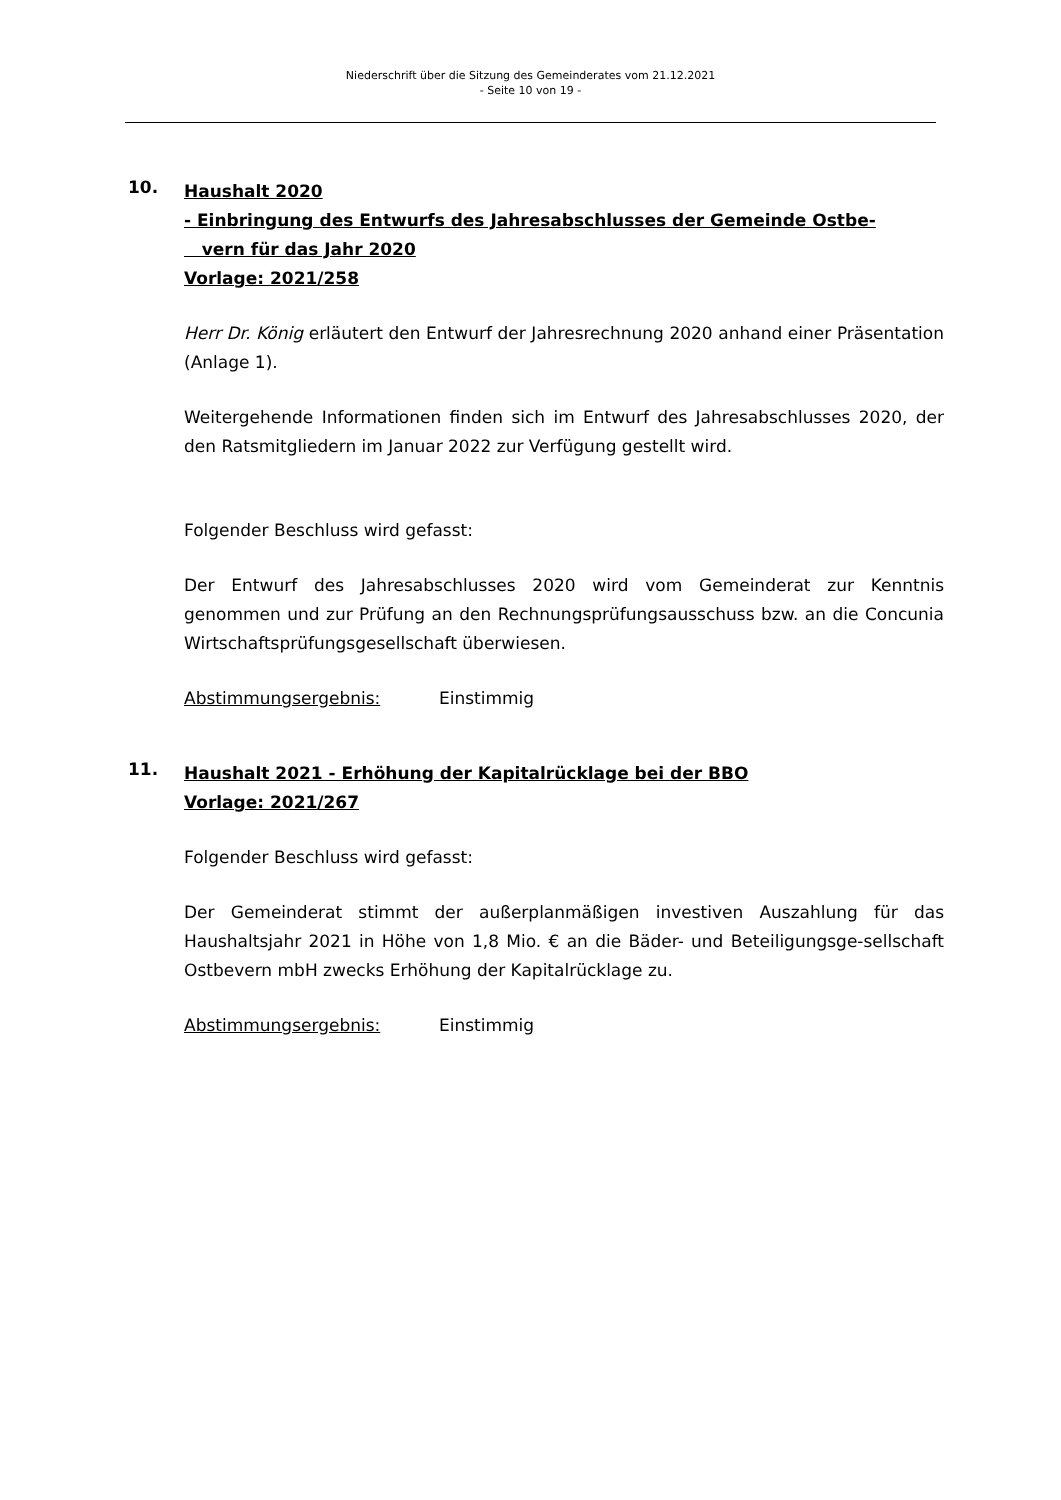Niederschrift über die Sitzung des Gemeinderates vom 21.12.2021
- Seite 10 von 19 -
10.
Haushalt 2020
- Einbringung des Entwurfs des Jahresabschlusses der Gemeinde Ostbe-
vern für das Jahr 2020
Vorlage: 2021/258
Herr Dr. König erläutert den Entwurf der Jahresrechnung 2020 anhand einer Präsentation (Anlage 1).
Weitergehende Informationen finden sich im Entwurf des Jahresabschlusses 2020, der den Ratsmitgliedern im Januar 2022 zur Verfügung gestellt wird.
Folgender Beschluss wird gefasst:
Der Entwurf des Jahresabschlusses 2020 wird vom Gemeinderat zur Kenntnis genommen und zur Prüfung an den Rechnungsprüfungsausschuss bzw. an die Concunia Wirtschaftsprüfungsgesellschaft überwiesen.
Abstimmungsergebnis: Einstimmig
11.
Haushalt 2021 - Erhöhung der Kapitalrücklage bei der BBO
Vorlage: 2021/267
Folgender Beschluss wird gefasst:
Der Gemeinderat stimmt der außerplanmäßigen investiven Auszahlung für das Haushaltsjahr 2021 in Höhe von 1,8 Mio. € an die Bäder- und Beteiligungsge-sellschaft Ostbevern mbH zwecks Erhöhung der Kapitalrücklage zu.
Abstimmungsergebnis: Einstimmig